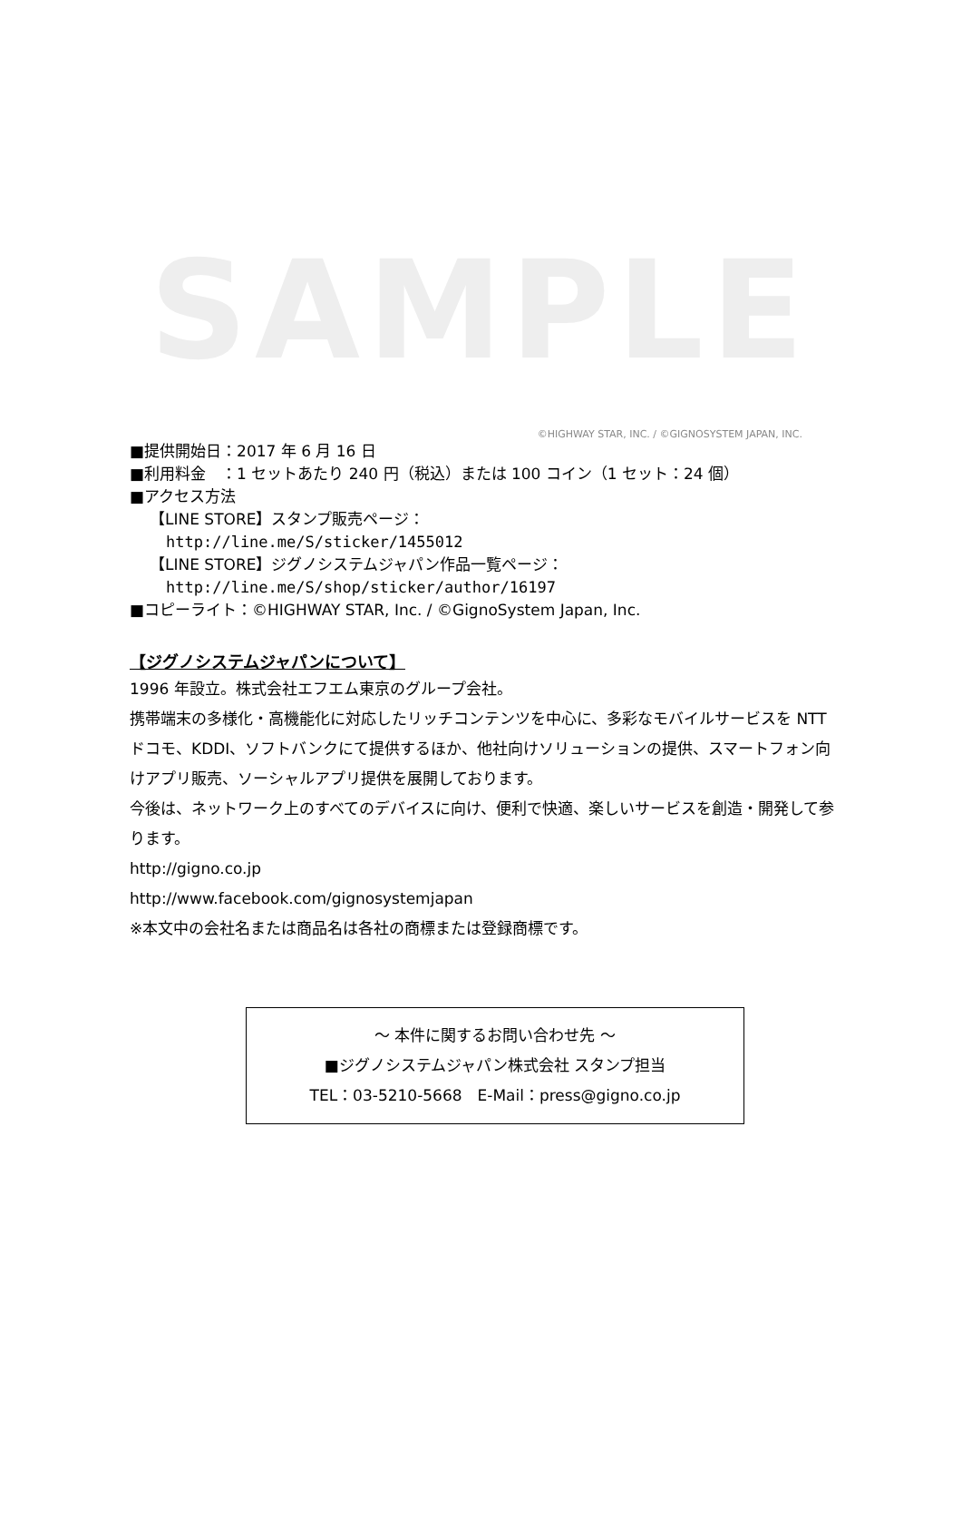SAMPLE
©HIGHWAY STAR, INC. / ©GIGNOSYSTEM JAPAN, INC.
■提供開始日：2017 年 6 月 16 日
■利用料金　：1 セットあたり 240 円（税込）または 100 コイン（1 セット：24 個）
■アクセス方法
【LINE STORE】スタンプ販売ページ：
http://line.me/S/sticker/1455012
【LINE STORE】ジグノシステムジャパン作品一覧ページ：
http://line.me/S/shop/sticker/author/16197
■コピーライト：©HIGHWAY STAR, Inc. / ©GignoSystem Japan, Inc.
【ジグノシステムジャパンについて】
1996 年設立。株式会社エフエム東京のグループ会社。
携帯端末の多様化・高機能化に対応したリッチコンテンツを中心に、多彩なモバイルサービスを NTT ドコモ、KDDI、ソフトバンクにて提供するほか、他社向けソリューションの提供、スマートフォン向けアプリ販売、ソーシャルアプリ提供を展開しております。
今後は、ネットワーク上のすべてのデバイスに向け、便利で快適、楽しいサービスを創造・開発して参ります。
http://gigno.co.jp
http://www.facebook.com/gignosystemjapan
※本文中の会社名または商品名は各社の商標または登録商標です。
～ 本件に関するお問い合わせ先 ～
■ジグノシステムジャパン株式会社 スタンプ担当
TEL：03-5210-5668　E-Mail：press@gigno.co.jp